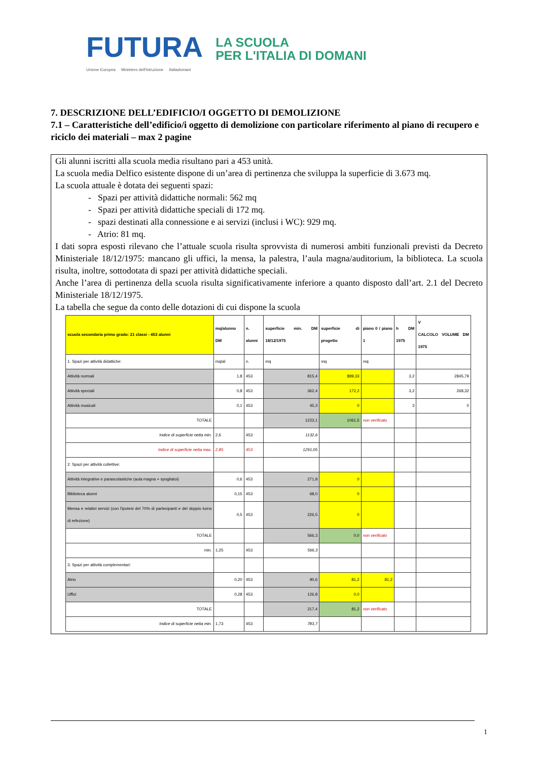FUTURA
LA SCUOLA
PER L'ITALIA DI DOMANI
Unione Europea Ministero dell'Istruzione Italiadomani
7. DESCRIZIONE DELL’EDIFICIO/I OGGETTO DI DEMOLIZIONE
7.1 – Caratteristiche dell’edificio/i oggetto di demolizione con particolare riferimento al piano di recupero e riciclo dei materiali – max 2 pagine
Gli alunni iscritti alla scuola media risultano pari a 453 unità.
La scuola media Delfico esistente dispone di un’area di pertinenza che sviluppa la superficie di 3.673 mq.
La scuola attuale è dotata dei seguenti spazi:
- Spazi per attività didattiche normali: 562 mq
- Spazi per attività didattiche speciali di 172 mq.
- spazi destinati alla connessione e ai servizi (inclusi i WC): 929 mq.
- Atrio: 81 mq.
I dati sopra esposti rilevano che l’attuale scuola risulta sprovvista di numerosi ambiti funzionali previsti da Decreto Ministeriale 18/12/1975: mancano gli uffici, la mensa, la palestra, l’aula magna/auditorium, la biblioteca. La scuola risulta, inoltre, sottodotata di spazi per attività didattiche speciali.
Anche l’area di pertinenza della scuola risulta significativamente inferiore a quanto disposto dall’art. 2.1 del Decreto Ministeriale 18/12/1975.
La tabella che segue da conto delle dotazioni di cui dispone la scuola
| scuola secondaria primo grado: 21 classi - 453 alunni | mq/alunno DM | n. alunni | superficie min. DM 18/12/1975 | superficie di progetto | piano 0 / piano 1 | h DM 1975 | V CALCOLO VOLUME DM 1975 |
| --- | --- | --- | --- | --- | --- | --- | --- |
| 1. Spazi per attività didattiche: | mq/al | n. | mq | mq | mq | | |
| Attività normali | 1,8 | 453 | 815,4 | 889,33 | | 3,2 | 2845,79 |
| Attività speciali | 0,8 | 453 | 362,4 | 172,2 | | 3,2 | 268,32 |
| Attività musicali | 0,1 | 453 | 45,3 | 0 | | 3 | 0 |
| TOTALE | | | 1223,1 | 1061,5 | non verificato | | |
| Indice di superficie netta min. | 2,6 | 453 | 1132,6 | | | | |
| Indice di superficie netta max. | 2,85 | 453 | 1291,05 | | | | |
| 2. Spazi per attività collettive: | | | | | | | |
| Attività integrative e parascolastiche (aula magna + spogliatoi) | 0,6 | 453 | 271,8 | 0 | | | |
| Biblioteca alunni | 0,15 | 453 | 68,0 | 0 | | | |
| Mensa e relativi servizi (con l'ipotesi del 70% di partecipanti e del doppio turno di refezione) | 0,5 | 453 | 226,5 | 0 | | | |
| TOTALE | | | 566,3 | 0,0 | non verificato | | |
| min. | 1,25 | 453 | 566,3 | | | | |
| 3. Spazi per attività complementari: | | | | | | | |
| Atrio | 0,20 | 453 | 90,6 | 81,2 | 81,2 | | |
| Uffici | 0,28 | 453 | 126,8 | 0,0 | | | |
| TOTALE | | | 217,4 | 81,2 | non verificato | | |
| Indice di superficie netta min. | 1,73 | 453 | 783,7 | | | | |
1